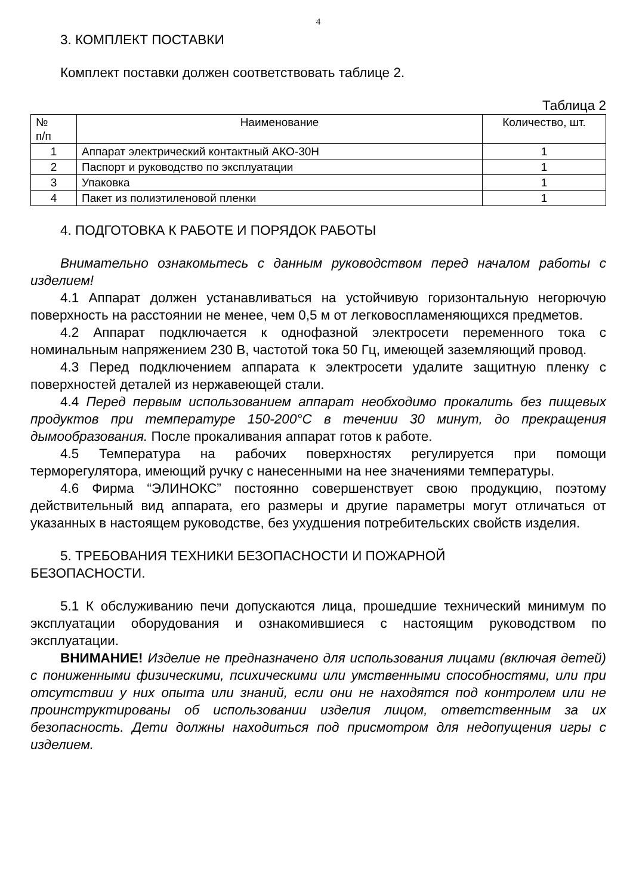4
3. КОМПЛЕКТ ПОСТАВКИ
Комплект поставки должен соответствовать таблице 2.
Таблица 2
| № п/п | Наименование | Количество, шт. |
| --- | --- | --- |
| 1 | Аппарат электрический контактный АКО-30Н | 1 |
| 2 | Паспорт и руководство по эксплуатации | 1 |
| 3 | Упаковка | 1 |
| 4 | Пакет из полиэтиленовой пленки | 1 |
4. ПОДГОТОВКА К РАБОТЕ И ПОРЯДОК РАБОТЫ
Внимательно ознакомьтесь с данным руководством перед началом работы с изделием!
4.1 Аппарат должен устанавливаться на устойчивую горизонтальную негорючую поверхность на расстоянии не менее, чем 0,5 м от легковоспламеняющихся предметов.
4.2 Аппарат подключается к однофазной электросети переменного тока с номинальным напряжением 230 В, частотой тока 50 Гц, имеющей заземляющий провод.
4.3 Перед подключением аппарата к электросети удалите защитную пленку с поверхностей деталей из нержавеющей стали.
4.4 Перед первым использованием аппарат необходимо прокалить без пищевых продуктов при температуре 150-200°С в течении 30 минут, до прекращения дымообразования. После прокаливания аппарат готов к работе.
4.5 Температура на рабочих поверхностях регулируется при помощи терморегулятора, имеющий ручку с нанесенными на нее значениями температуры.
4.6 Фирма “ЭЛИНОКС” постоянно совершенствует свою продукцию, поэтому действительный вид аппарата, его размеры и другие параметры могут отличаться от указанных в настоящем руководстве, без ухудшения потребительских свойств изделия.
5. ТРЕБОВАНИЯ ТЕХНИКИ БЕЗОПАСНОСТИ И ПОЖАРНОЙ
БЕЗОПАСНОСТИ.
5.1 К обслуживанию печи допускаются лица, прошедшие технический минимум по эксплуатации оборудования и ознакомившиеся с настоящим руководством по эксплуатации.
ВНИМАНИЕ! Изделие не предназначено для использования лицами (включая детей) с пониженными физическими, психическими или умственными способностями, или при отсутствии у них опыта или знаний, если они не находятся под контролем или не проинструктированы об использовании изделия лицом, ответственным за их безопасность. Дети должны находиться под присмотром для недопущения игры с изделием.